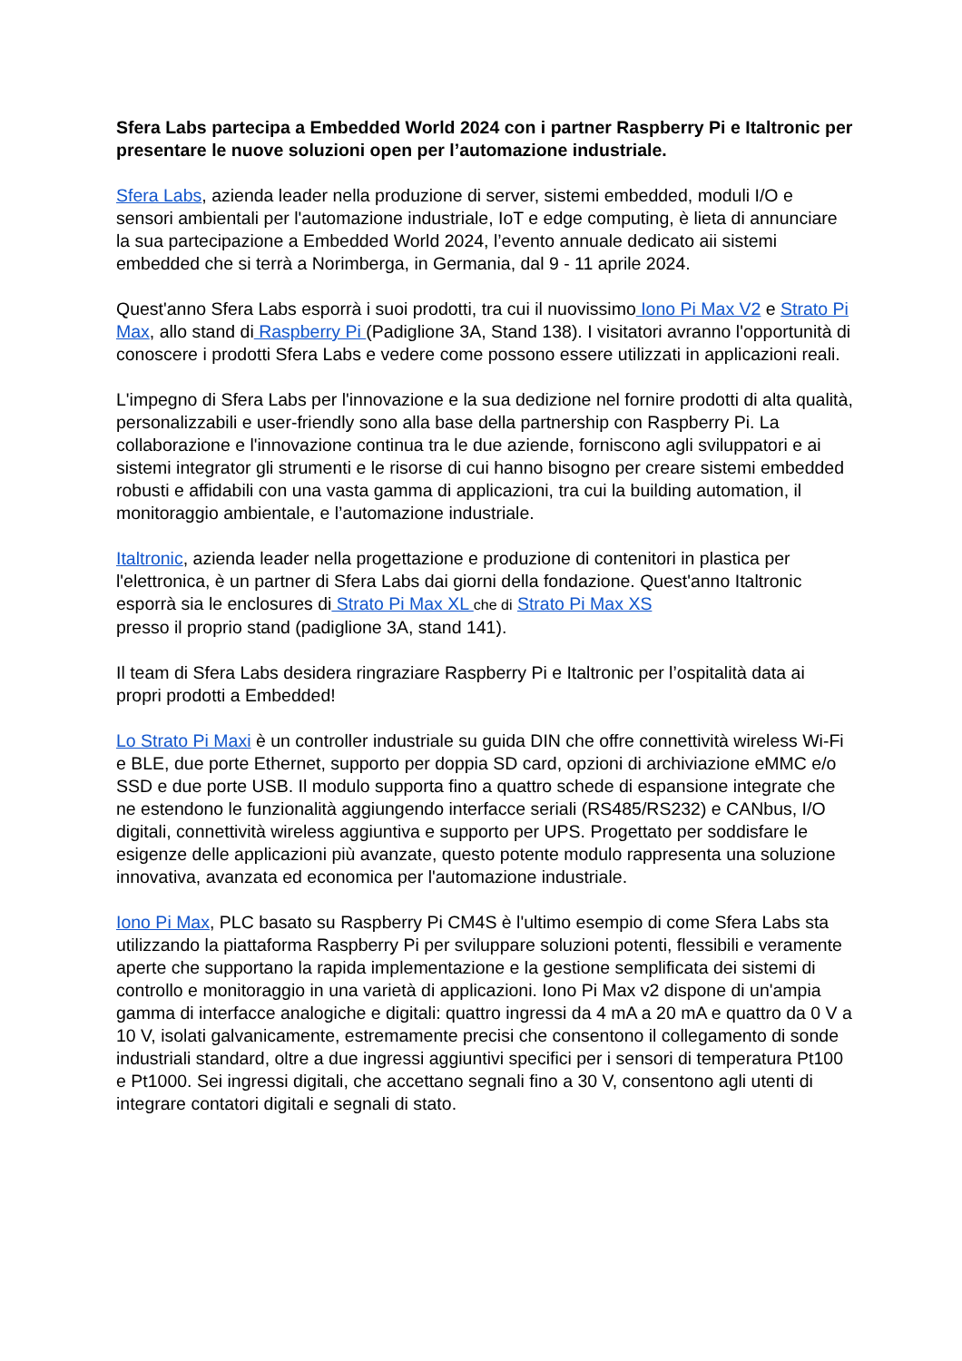Sfera Labs partecipa a Embedded World 2024 con i partner Raspberry Pi e Italtronic per presentare le nuove soluzioni open per l’automazione industriale.
Sfera Labs, azienda leader nella produzione di server, sistemi embedded, moduli I/O e sensori ambientali per l'automazione industriale, IoT e edge computing, è lieta di annunciare la sua partecipazione a Embedded World 2024, l’evento annuale dedicato aii sistemi embedded che si terrà a Norimberga, in Germania, dal 9 - 11 aprile 2024.
Quest'anno Sfera Labs esporrà i suoi prodotti, tra cui il nuovissimo Iono Pi Max V2 e Strato Pi Max, allo stand di Raspberry Pi (Padiglione 3A, Stand 138). I visitatori avranno l'opportunità di conoscere i prodotti Sfera Labs e vedere come possono essere utilizzati in applicazioni reali.
L'impegno di Sfera Labs per l'innovazione e la sua dedizione nel fornire prodotti di alta qualità, personalizzabili e user-friendly sono alla base della partnership con Raspberry Pi. La collaborazione e l'innovazione continua tra le due aziende, forniscono agli sviluppatori e ai sistemi integrator gli strumenti e le risorse di cui hanno bisogno per creare sistemi embedded robusti e affidabili con una vasta gamma di applicazioni, tra cui la building automation, il monitoraggio ambientale, e l’automazione industriale.
Italtronic, azienda leader nella progettazione e produzione di contenitori in plastica per l'elettronica, è un partner di Sfera Labs dai giorni della fondazione. Quest'anno Italtronic esporrà sia le enclosures di Strato Pi Max XL che di Strato Pi Max XS
presso il proprio stand (padiglione 3A, stand 141).
Il team di Sfera Labs desidera ringraziare Raspberry Pi e Italtronic per l’ospitalità data ai propri prodotti a Embedded!
Lo Strato Pi Maxi è un controller industriale su guida DIN che offre connettività wireless Wi-Fi e BLE, due porte Ethernet, supporto per doppia SD card, opzioni di archiviazione eMMC e/o SSD e due porte USB. Il modulo supporta fino a quattro schede di espansione integrate che ne estendono le funzionalità aggiungendo interfacce seriali (RS485/RS232) e CANbus, I/O digitali, connettività wireless aggiuntiva e supporto per UPS. Progettato per soddisfare le esigenze delle applicazioni più avanzate, questo potente modulo rappresenta una soluzione innovativa, avanzata ed economica per l'automazione industriale.
Iono Pi Max, PLC basato su Raspberry Pi CM4S è l'ultimo esempio di come Sfera Labs sta utilizzando la piattaforma Raspberry Pi per sviluppare soluzioni potenti, flessibili e veramente aperte che supportano la rapida implementazione e la gestione semplificata dei sistemi di controllo e monitoraggio in una varietà di applicazioni. Iono Pi Max v2 dispone di un'ampia gamma di interfacce analogiche e digitali: quattro ingressi da 4 mA a 20 mA e quattro da 0 V a 10 V, isolati galvanicamente, estremamente precisi che consentono il collegamento di sonde industriali standard, oltre a due ingressi aggiuntivi specifici per i sensori di temperatura Pt100 e Pt1000. Sei ingressi digitali, che accettano segnali fino a 30 V, consentono agli utenti di integrare contatori digitali e segnali di stato.